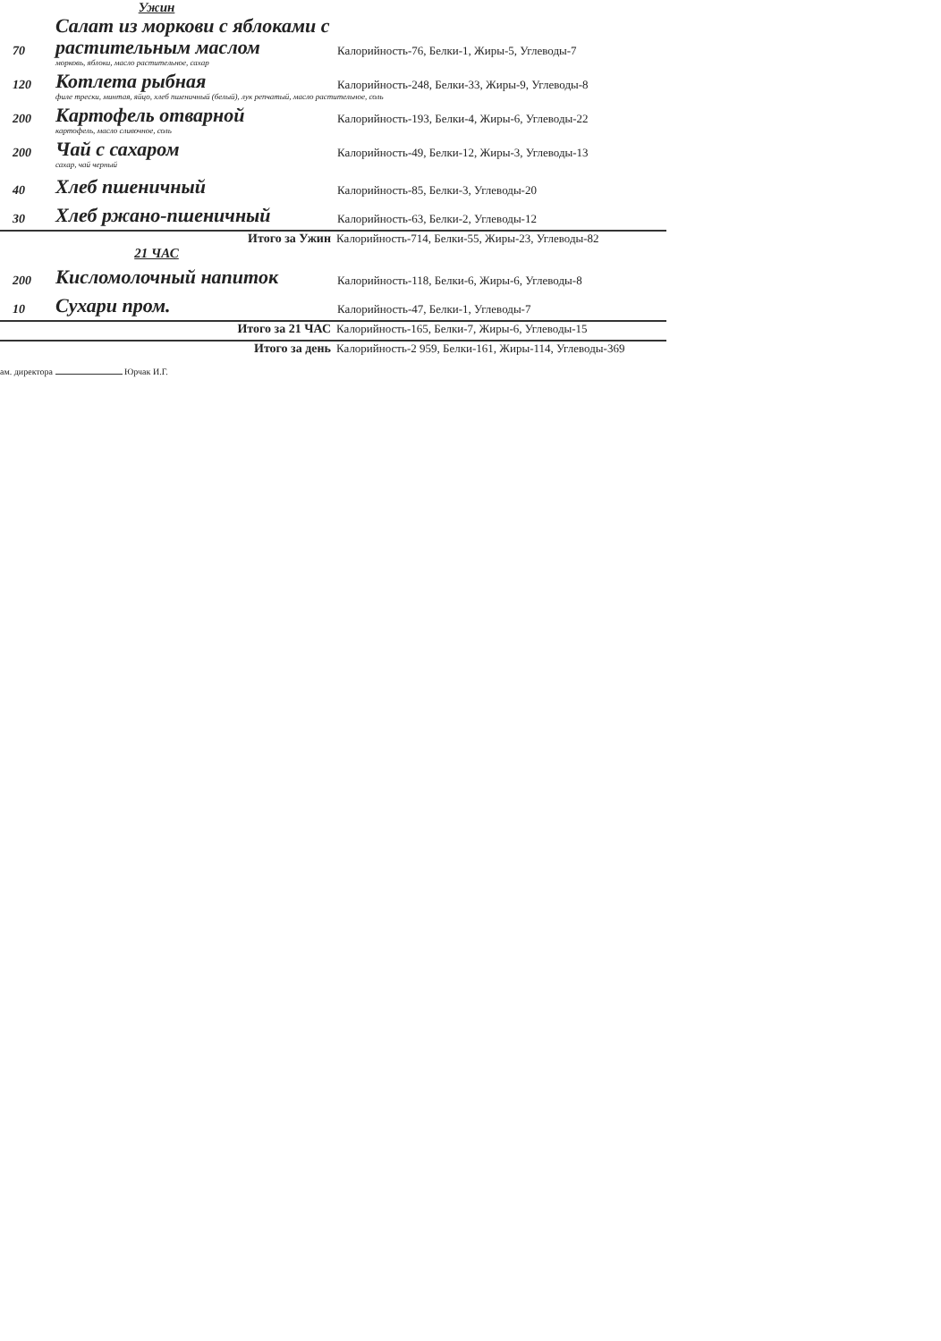Ужин
70
Салат из моркови с яблоками с растительным маслом
Калорийность-76, Белки-1, Жиры-5, Углеводы-7
морковь, яблоки, масло растительное, сахар
120
Котлета рыбная
Калорийность-248, Белки-33, Жиры-9, Углеводы-8
филе трески, минтая, яйцо, хлеб пшеничный (белый), лук репчатый, масло растительное, соль
200
Картофель отварной
Калорийность-193, Белки-4, Жиры-6, Углеводы-22
картофель, масло сливочное, соль
200
Чай с сахаром
Калорийность-49, Белки-12, Жиры-3, Углеводы-13
сахар, чай черный
40
Хлеб пшеничный
Калорийность-85, Белки-3, Углеводы-20
30
Хлеб ржано-пшеничный
Калорийность-63, Белки-2, Углеводы-12
Итого за Ужин Калорийность-714, Белки-55, Жиры-23, Углеводы-82
21 ЧАС
200
Кисломолочный напиток
Калорийность-118, Белки-6, Жиры-6, Углеводы-8
10
Сухари пром.
Калорийность-47, Белки-1, Углеводы-7
Итого за 21 ЧАС Калорийность-165, Белки-7, Жиры-6, Углеводы-15
Итого за день Калорийность-2 959, Белки-161, Жиры-114, Углеводы-369
ам. директора Юрчак И.Г.